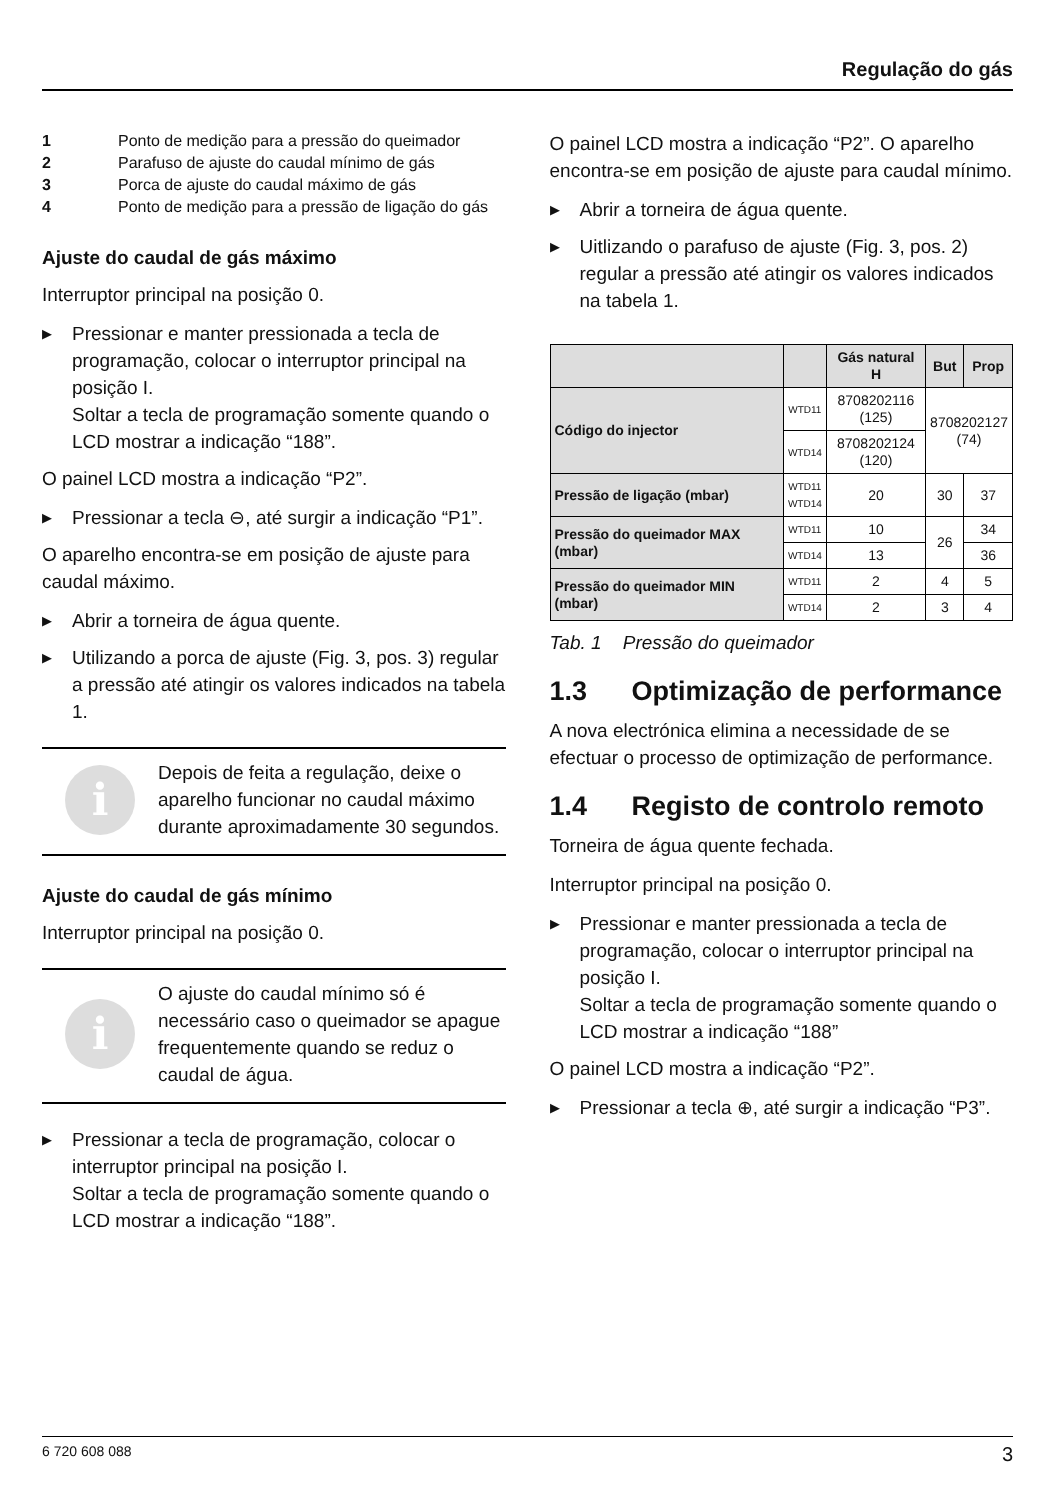Regulação do gás
1 Ponto de medição para a pressão do queimador
2 Parafuso de ajuste do caudal mínimo de gás
3 Porca de ajuste do caudal máximo de gás
4 Ponto de medição para a pressão de ligação do gás
Ajuste do caudal de gás máximo
Interruptor principal na posição 0.
▶ Pressionar e manter pressionada a tecla de programação, colocar o interruptor principal na posição I.
Soltar a tecla de programação somente quando o LCD mostrar a indicação “188”.
O painel LCD mostra a indicação “P2”.
▶ Pressionar a tecla ⊖, até surgir a indicação “P1”.
O aparelho encontra-se em posição de ajuste para caudal máximo.
▶ Abrir a torneira de água quente.
▶ Utilizando a porca de ajuste (Fig. 3, pos. 3) regular a pressão até atingir os valores indicados na tabela 1.
i
Depois de feita a regulação, deixe o aparelho funcionar no caudal máximo durante aproximadamente 30 segundos.
Ajuste do caudal de gás mínimo
Interruptor principal na posição 0.
i
O ajuste do caudal mínimo só é necessário caso o queimador se apague frequentemente quando se reduz o caudal de água.
▶ Pressionar a tecla de programação, colocar o interruptor principal na posição I.
Soltar a tecla de programação somente quando o LCD mostrar a indicação “188”.
O painel LCD mostra a indicação “P2”. O aparelho encontra-se em posição de ajuste para caudal mínimo.
▶ Abrir a torneira de água quente.
▶ Uitlizando o parafuso de ajuste (Fig. 3, pos. 2) regular a pressão até atingir os valores indicados na tabela 1.
| | | Gás natural H | But | Prop |
| --- | --- | --- | --- | --- |
| Código do injector | WTD11 | 8708202116 (125) | 8708202127 (74) | |
| | WTD14 | 8708202124 (120) | | |
| Pressão de ligação (mbar) | WTD11 WTD14 | 20 | 30 | 37 |
| Pressão do queimador MAX (mbar) | WTD11 | 10 | 26 | 34 |
| | WTD14 | 13 | | 36 |
| Pressão do queimador MIN (mbar) | WTD11 | 2 | 4 | 5 |
| | WTD14 | 2 | 3 | 4 |
Tab. 1 Pressão do queimador
1.3 Optimização de performance
A nova electrónica elimina a necessidade de se efectuar o processo de optimização de performance.
1.4 Registo de controlo remoto
Torneira de água quente fechada.
Interruptor principal na posição 0.
▶ Pressionar e manter pressionada a tecla de programação, colocar o interruptor principal na posição I.
Soltar a tecla de programação somente quando o LCD mostrar a indicação “188”
O painel LCD mostra a indicação “P2”.
▶ Pressionar a tecla ⊕, até surgir a indicação “P3”.
6 720 608 088 3